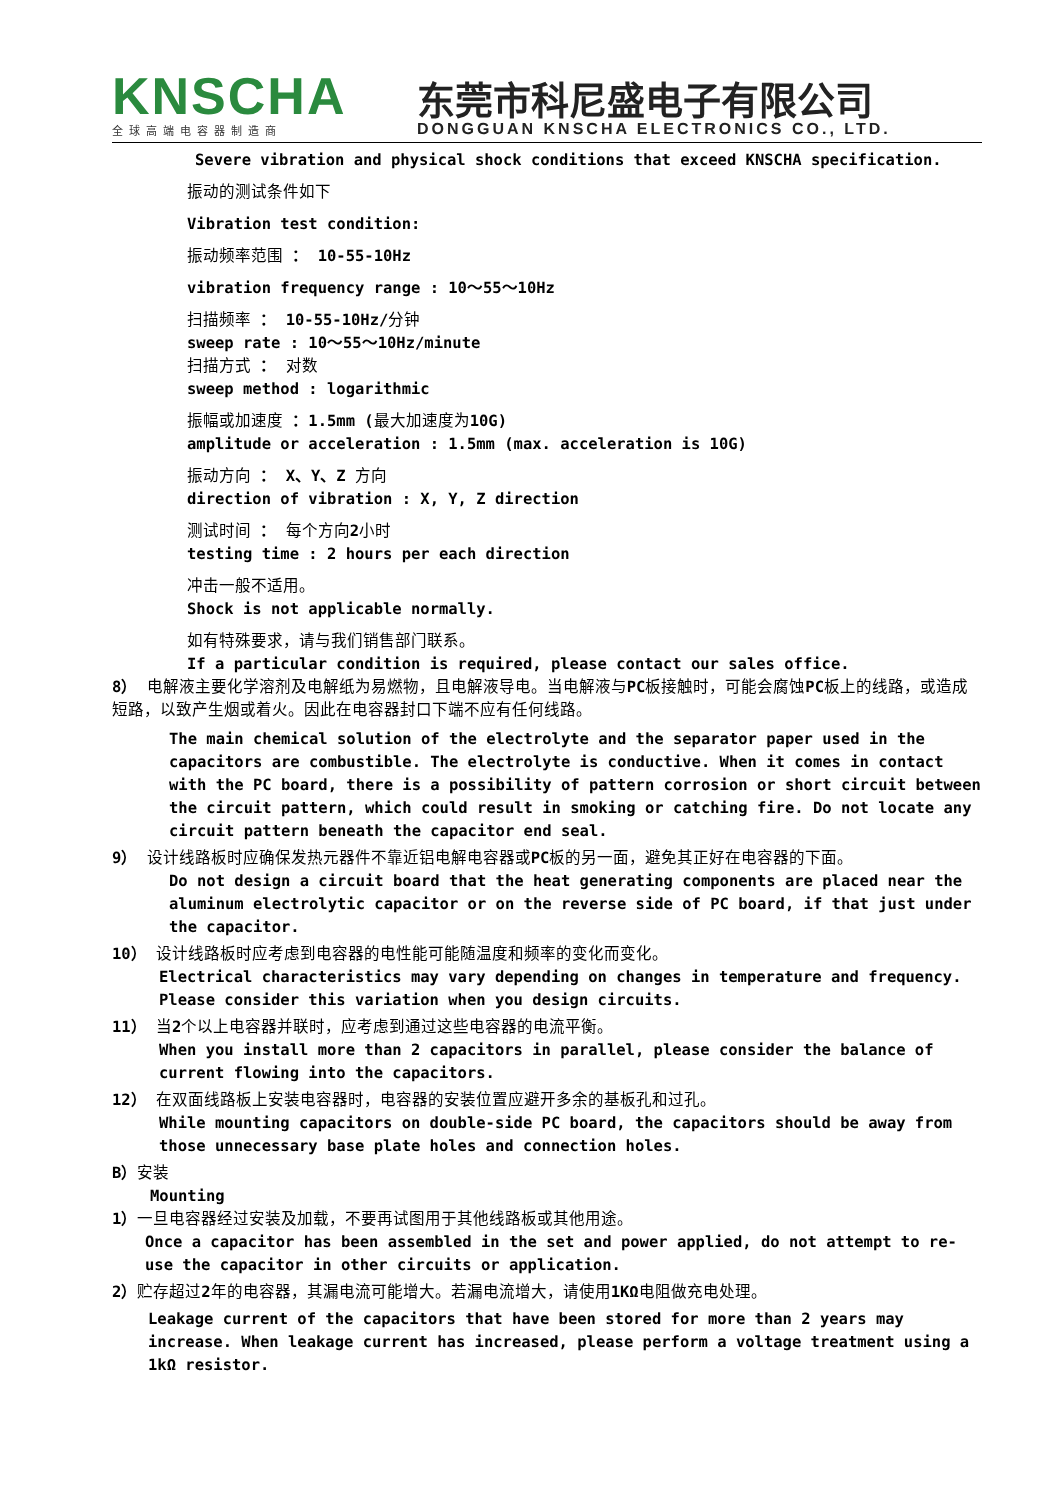KNSCHA
全球高端电容器制造商
东莞市科尼盛电子有限公司
DONGGUAN KNSCHA ELECTRONICS CO., LTD.
Severe vibration and physical shock conditions that exceed KNSCHA specification.
振动的测试条件如下
Vibration test condition:
振动频率范围 ： 10-55-10Hz
vibration frequency range : 10～55～10Hz
扫描频率 ： 10-55-10Hz/分钟
sweep rate : 10～55～10Hz/minute
扫描方式 ： 对数
sweep method : logarithmic
振幅或加速度 ：1.5mm (最大加速度为10G)
amplitude or acceleration : 1.5mm (max. acceleration is 10G)
振动方向 ： X、Y、Z 方向
direction of vibration : X, Y, Z direction
测试时间 ： 每个方向2小时
testing time : 2 hours per each direction
冲击一般不适用。
Shock is not applicable normally.
如有特殊要求，请与我们销售部门联系。
If a particular condition is required, please contact our sales office.
8） 电解液主要化学溶剂及电解纸为易燃物，且电解液导电。当电解液与PC板接触时，可能会腐蚀PC板上的线路，或造成短路，以致产生烟或着火。因此在电容器封口下端不应有任何线路。
The main chemical solution of the electrolyte and the separator paper used in the capacitors are combustible. The electrolyte is conductive. When it comes in contact with the PC board, there is a possibility of pattern corrosion or short circuit between the circuit pattern, which could result in smoking or catching fire. Do not locate any circuit pattern beneath the capacitor end seal.
9） 设计线路板时应确保发热元器件不靠近铝电解电容器或PC板的另一面，避免其正好在电容器的下面。
Do not design a circuit board that the heat generating components are placed near the aluminum electrolytic capacitor or on the reverse side of PC board, if that just under the capacitor.
10） 设计线路板时应考虑到电容器的电性能可能随温度和频率的变化而变化。
Electrical characteristics may vary depending on changes in temperature and frequency. Please consider this variation when you design circuits.
11） 当2个以上电容器并联时，应考虑到通过这些电容器的电流平衡。
When you install more than 2 capacitors in parallel, please consider the balance of current flowing into the capacitors.
12） 在双面线路板上安装电容器时，电容器的安装位置应避开多余的基板孔和过孔。
While mounting capacitors on double-side PC board, the capacitors should be away from those unnecessary base plate holes and connection holes.
B）安装
Mounting
1）一旦电容器经过安装及加载，不要再试图用于其他线路板或其他用途。
Once a capacitor has been assembled in the set and power applied, do not attempt to re-use the capacitor in other circuits or application.
2）贮存超过2年的电容器，其漏电流可能增大。若漏电流增大，请使用1KΩ电阻做充电处理。
Leakage current of the capacitors that have been stored for more than 2 years may increase. When leakage current has increased, please perform a voltage treatment using a 1kΩ resistor.